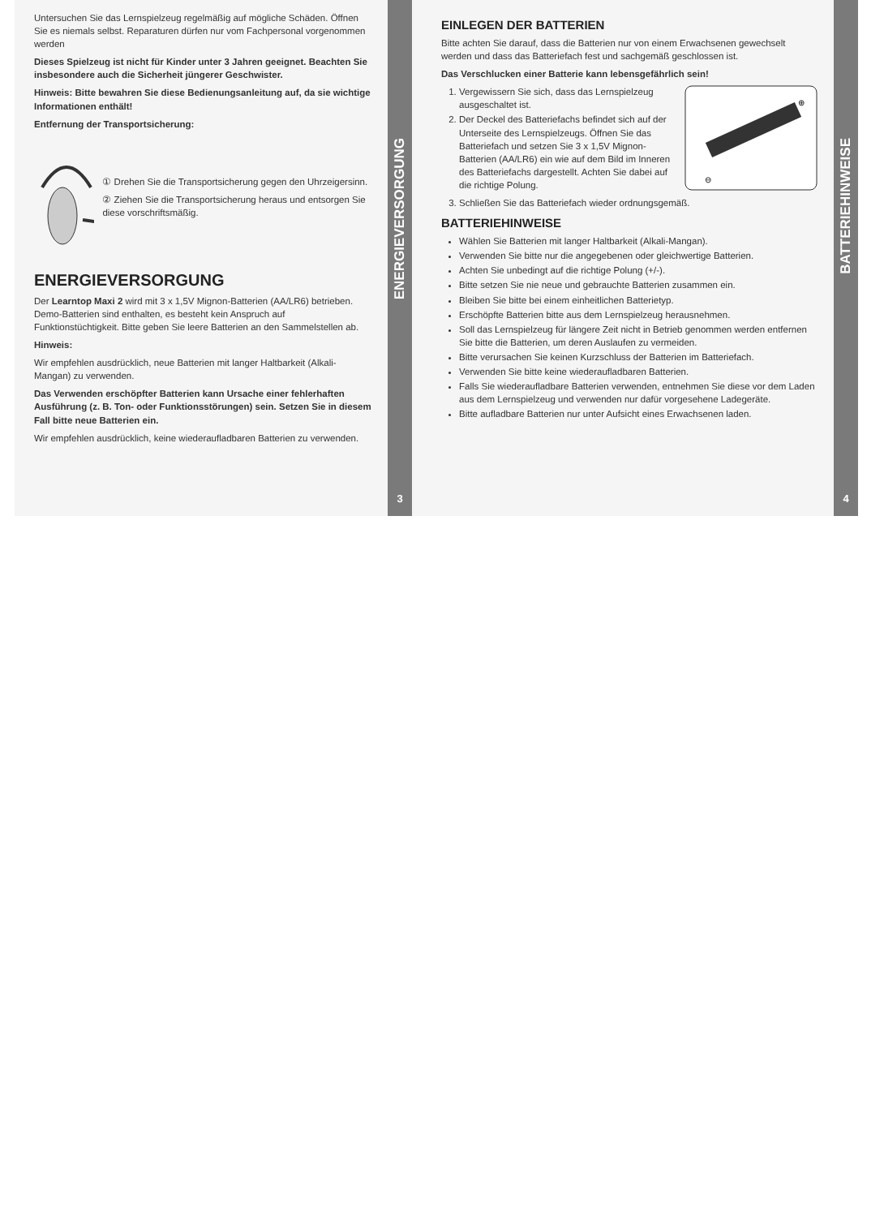Untersuchen Sie das Lernspielzeug regelmäßig auf mögliche Schäden. Öffnen Sie es niemals selbst. Reparaturen dürfen nur vom Fachpersonal vorgenommen werden
Dieses Spielzeug ist nicht für Kinder unter 3 Jahren geeignet. Beachten Sie insbesondere auch die Sicherheit jüngerer Geschwister.
Hinweis: Bitte bewahren Sie diese Bedienungsanleitung auf, da sie wichtige Informationen enthält!
Entfernung der Transportsicherung:
① Drehen Sie die Transportsicherung gegen den Uhrzeigersinn.
② Ziehen Sie die Transportsicherung heraus und entsorgen Sie diese vorschriftsmäßig.
ENERGIEVERSORGUNG
Der Learntop Maxi 2 wird mit 3 x 1,5V Mignon-Batterien (AA/LR6) betrieben. Demo-Batterien sind enthalten, es besteht kein Anspruch auf Funktionstüchtigkeit. Bitte geben Sie leere Batterien an den Sammelstellen ab.
Hinweis:
Wir empfehlen ausdrücklich, neue Batterien mit langer Haltbarkeit (Alkali-Mangan) zu verwenden.
Das Verwenden erschöpfter Batterien kann Ursache einer fehlerhaften Ausführung (z. B. Ton- oder Funktionsstörungen) sein. Setzen Sie in diesem Fall bitte neue Batterien ein.
Wir empfehlen ausdrücklich, keine wiederaufladbaren Batterien zu verwenden.
ENERGIEVERSORGUNG
3
EINLEGEN DER BATTERIEN
Bitte achten Sie darauf, dass die Batterien nur von einem Erwachsenen gewechselt werden und dass das Batteriefach fest und sachgemäß geschlossen ist.
Das Verschlucken einer Batterie kann lebensgefährlich sein!
1. Vergewissern Sie sich, dass das Lernspielzeug ausgeschaltet ist.
2. Der Deckel des Batteriefachs befindet sich auf der Unterseite des Lernspielzeugs. Öffnen Sie das Batteriefach und setzen Sie 3 x 1,5V Mignon-Batterien (AA/LR6) ein wie auf dem Bild im Inneren des Batteriefachs dargestellt. Achten Sie dabei auf die richtige Polung.
⊕
⊖
3. Schließen Sie das Batteriefach wieder ordnungsgemäß.
BATTERIEHINWEISE
Wählen Sie Batterien mit langer Haltbarkeit (Alkali-Mangan).
Verwenden Sie bitte nur die angegebenen oder gleichwertige Batterien.
Achten Sie unbedingt auf die richtige Polung (+/-).
Bitte setzen Sie nie neue und gebrauchte Batterien zusammen ein.
Bleiben Sie bitte bei einem einheitlichen Batterietyp.
Erschöpfte Batterien bitte aus dem Lernspielzeug herausnehmen.
Soll das Lernspielzeug für längere Zeit nicht in Betrieb genommen werden entfernen Sie bitte die Batterien, um deren Auslaufen zu vermeiden.
Bitte verursachen Sie keinen Kurzschluss der Batterien im Batteriefach.
Verwenden Sie bitte keine wiederaufladbaren Batterien.
Falls Sie wiederaufladbare Batterien verwenden, entnehmen Sie diese vor dem Laden aus dem Lernspielzeug und verwenden nur dafür vorgesehene Ladegeräte.
Bitte aufladbare Batterien nur unter Aufsicht eines Erwachsenen laden.
BATTERIEHINWEISE
4